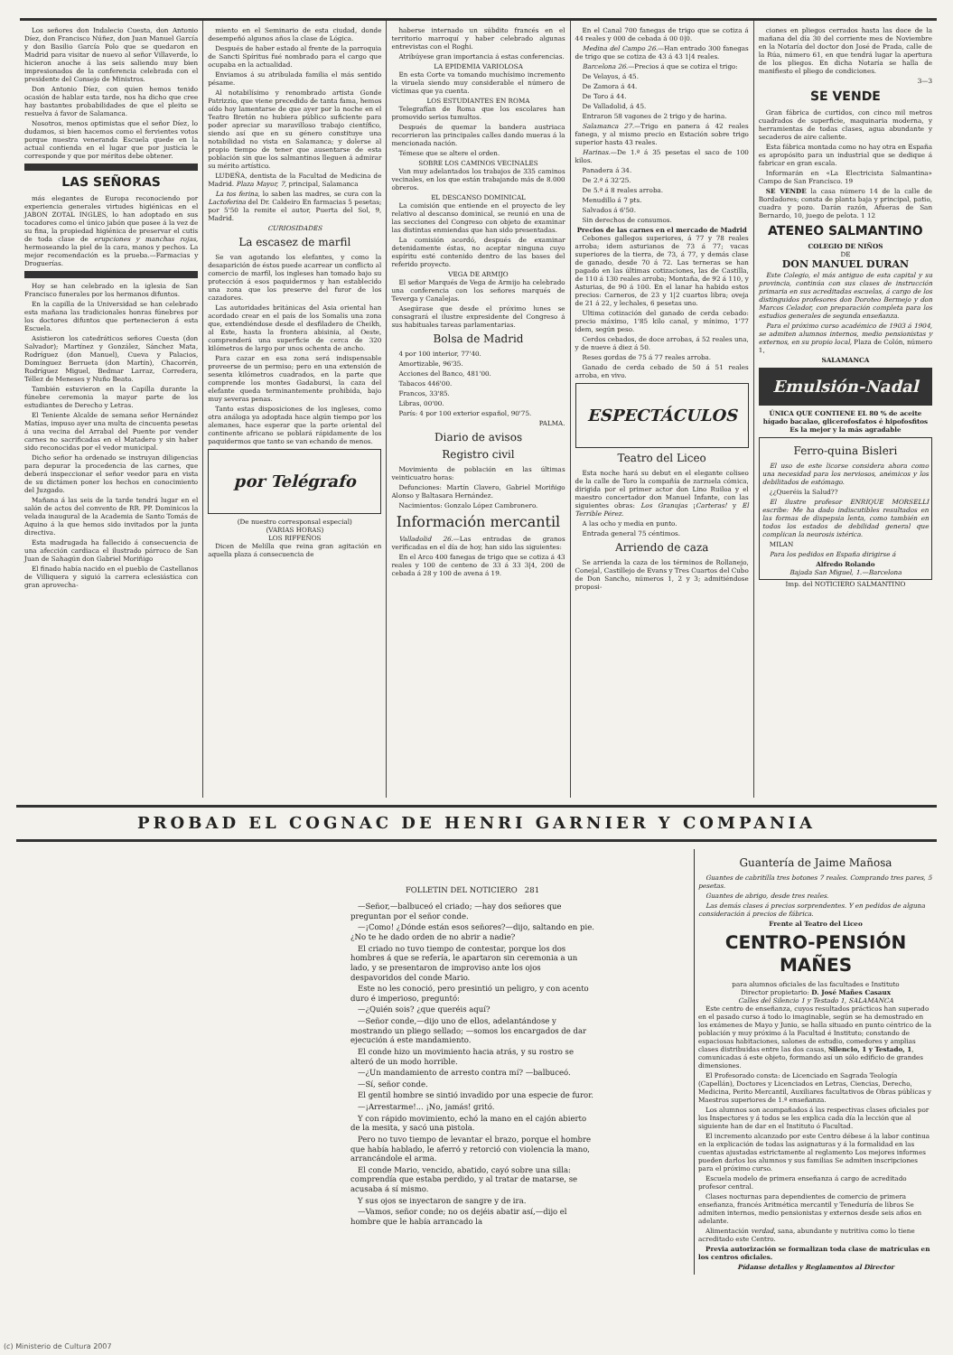Los señores don Indalecio Cuesta, don Antonio Díez, don Francisco Núñez, don Juan Manuel García y don Basilio García Polo que se quedaron en Madrid para visitar de nuevo al señor Villaverde, lo hicieron anoche á las seis saliendo muy bien impresionados de la conferencia celebrada con el presidente del Consejo de Ministros.
Don Antonio Díez, con quien hemos tenido ocasión de hablar esta tarde, nos ha dicho que cree hay bastantes probabilidades de que el pleito se resuelva á favor de Salamanca.
Nosotros, menos optimistas que el señor Díez, lo dudamos, si bien hacemos como el fervientes votos porque nuestra veneranda Escuela quede en la actual contienda en el lugar que por justicia le corresponde y que por méritos debe obtener.
LAS SEÑORAS
más elegantes de Europa reconociendo por experiencia generales virtudes higiénicas en el JABON ZOTAL INGLES, lo han adoptado en sus tocadores como el único jabón que posee á la vez de su fina, la propiedad higiénica de preservar el cutis de toda clase de erupciones y manchas rojas, hermoseando la piel de la cara, manos y pechos. La mejor recomendación es la prueba.—Farmacias y Droguerías.
Hoy se han celebrado en la iglesia de San Francisco funerales por los hermanos difuntos.
En la capilla de la Universidad se han celebrado esta mañana las tradicionales honras fúnebres por los doctores difuntos que pertenecieron á esta Escuela.
Asistieron los catedráticos señores Cuesta (don Salvador); Martínez y González, Sánchez Mata, Rodríguez (don Manuel), Cueva y Palacios, Domínguez Berrueta (don Martín), Chacorrén, Rodríguez Miguel, Bedmar Larraz, Corredera, Téllez de Meneses y Nuño Beato.
También estuvieron en la Capilla durante la fúnebre ceremonia la mayor parte de los estudiantes de Derecho y Letras.
El Teniente Alcalde de semana señor Hernández Matías, impuso ayer una multa de cincuenta pesetas á una vecina del Arrabal del Puente por vender carnes no sacrificadas en el Matadero y sin haber sido reconocidas por el vedor municipal.
Dicho señor ha ordenado se instruyan diligencias para depurar la procedencia de las carnes, que deberá inspeccionar el señor veedor para en vista de su dictámen poner los hechos en conocimiento del Juzgado.
Mañana á las seis de la tarde tendrá lugar en el salón de actos del convento de RR. PP. Dominicos la velada inaugural de la Academia de Santo Tomás de Aquino á la que hemos sido invitados por la junta directiva.
Esta madrugada ha fallecido á consecuencia de una afección cardiaca el ilustrado párroco de San Juan de Sahagún don Gabriel Moriñigo
El finado había nacido en el pueblo de Castellanos de Villiquera y siguió la carrera eclesiástica con gran aprovecha-
miento en el Seminario de esta ciudad, donde desempeñó algunos años la clase de Lógica.
Después de haber estado al frente de la parroquia de Sancti Spíritus fué nombrado para el cargo que ocupaba en la actualidad.
Enviamos á su atribulada familia el más sentido pésame.
Al notabilísimo y renombrado artista Gonde Patrizzio, que viene precedido de tanta fama, hemos oído hoy lamentarse de que ayer por la noche en el Teatro Bretón no hubiera público suficiente para poder apreciar su maravilloso trabajo científico, siendo así que en su género constituye una notabilidad no vista en Salamanca; y dolerse al propio tiempo de tener que ausentarse de esta población sin que los salmantinos lleguen á admirar su mérito artístico.
LUDEÑA, dentista de la Facultad de Medicina de Madrid. Plaza Mayor, 7, principal, Salamanca
La tos ferina, lo saben las madres, se cura con la Lactoferina del Dr. Caldeiro En farmacias 5 pesetas; por 5'50 la remite el autor, Puerta del Sol, 9, Madrid.
CURIOSIDADES
La escasez de marfil
Se van agotando los elefantes, y como la desaparición de éstos puede acarrear un conflicto al comercio de marfil, los ingleses han tomado bajo su protección á esos paquidermos y han establecido una zona que los preserve del furor de los cazadores.
Las autoridades británicas del Asia oriental han acordado crear en el país de los Somalis una zona que, extendiéndose desde el desfiladero de Cheikh, al Este, hasta la frontera abisinia, al Oeste, comprenderá una superficie de cerca de 320 kilómetros de largo por unos ochenta de ancho.
Para cazar en esa zona será indispensable proveerse de un permiso; pero en una extensión de sesenta kilómetros cuadrados, en la parte que comprende los montes Gadabursi, la caza del elefante queda terminantemente prohibida, bajo muy severas penas.
Tanto estas disposiciones de los ingleses, como otra análoga ya adoptada hace algún tiempo por los alemanes, hace esperar que la parte oriental del continente africano se poblará rápidamente de los paquidermos que tanto se van echando de menos.
por Telégrafo
(De nuestro corresponsal especial)
(VARIAS HORAS)
LOS RIFFEÑOS
Dicen de Melilla que reina gran agitación en aquella plaza á consecuencia de
haberse internado un súbdito francés en el territorio marroquí y haber celebrado algunas entrevistas con el Roghi.
Atribúyese gran importancia á estas conferencias.
LA EPIDEMIA VARIOLOSA
En esta Corte va tomando muchísimo incremento la viruela siendo muy considerable el número de víctimas que ya cuenta.
LOS ESTUDIANTES EN ROMA
Telegrafían de Roma que los escolares han promovido serios tumultos.
Después de quemar la bandera austriaca recorrieron las principales calles dando mueras á la mencionada nación.
Témese que se altere el orden.
SOBRE LOS CAMINOS VECINALES
Van muy adelantados los trabajos de 335 caminos vecinales, en los que están trabajando más de 8.000 obreros.
EL DESCANSO DOMINICAL
La comisión que entiende en el proyecto de ley relativo al descanso dominical, se reunió en una de las secciones del Congreso con objeto de examinar las distintas enmiendas que han sido presentadas.
La comisión acordó, después de examinar detenidamente éstas, no aceptar ninguna cuyo espíritu esté contenido dentro de las bases del referido proyecto.
VEGA DE ARMIJO
El señor Marqués de Vega de Armijo ha celebrado una conferencia con los señores marqués de Teverga y Canalejas.
Asegúrase que desde el próximo lunes se consagrará el ilustre expresidente del Congreso á sus habituales tareas parlamentarias.
Bolsa de Madrid
4 por 100 interior, 77'40.
Amortizable, 96'35.
Acciones del Banco, 481'00.
Tabacos 446'00.
Francos, 33'85.
Libras, 00'00.
París: 4 por 100 exterior español, 90'75.
PALMA.
Diario de avisos
Registro civil
Movimiento de población en las últimas veinticuatro horas:
Defunciones: Martín Clavero, Gabriel Moriñigo Alonso y Baltasara Hernández.
Nacimientos: Gonzalo López Cambronero.
Información mercantil
Valladolid 26.—Las entradas de granos verificadas en el día de hoy, han sido las siguientes:
En el Arco 400 fanegas de trigo que se cotiza á 43 reales y 100 de centeno de 33 á 33 3|4, 200 de cebada á 28 y 100 de avena á 19.
En el Canal 700 fanegas de trigo que se cotiza á 44 reales y 000 de cebada á 00 0|0.
Medina del Campo 26.—Han entrado 300 fanegas de trigo que se cotiza de 43 á 43 1|4 reales.
Barcelona 26.—Precios á que se cotiza el trigo:
De Velayos, á 45.
De Zamora á 44.
De Toro á 44.
De Valladolid, á 45.
Entraron 58 vagones de 2 trigo y de harina.
Salamanca 27.—Trigo en panera á 42 reales fanega, y al mismo precio en Estación sobre trigo superior hasta 43 reales.
Harinas.—De 1.ª á 35 pesetas el saco de 100 kilos.
Panadera á 34.
De 2.ª á 32'25.
De 5.ª á 8 reales arroba.
Menudillo á 7 pts.
Salvados á 6'50.
Sin derechos de consumos.
Precios de las carnes en el mercado de Madrid
Cebones gallegos superiores, á 77 y 78 reales arroba; idem asturianos de 73 á 77; vacas superiores de la tierra, de 73, á 77, y demás clase de ganado, desde 70 á 72. Las terneras se han pagado en las últimas cotizaciones, las de Castilla, de 110 á 130 reales arroba; Montaña, de 92 á 110, y Asturias, de 90 á 100. En el lanar ha habido estos precios: Carneros, de 23 y 1|2 cuartos libra; oveja de 21 á 22, y lechales, 6 pesetas uno.
Ultima cotización del ganado de cerda cebado: precio máximo, 1'85 kilo canal, y mínimo, 1'77 idem, según peso.
Cerdos cebados, de doce arrobas, á 52 reales una, y de nueve á diez á 50.
Reses gordas de 75 á 77 reales arroba.
Ganado de cerda cebado de 50 á 51 reales arroba, en vivo.
ESPECTÁCULOS
Teatro del Liceo
Esta noche hará su debut en el elegante coliseo de la calle de Toro la compañía de zarzuela cómica, dirigida por el primer actor don Lino Ruiloa y el maestro concertador don Manuel Infante, con las siguientes obras: Los Granujas ¡Carteras! y El Terrible Pérez.
A las ocho y media en punto.
Entrada general 75 céntimos.
Arriendo de caza
Se arrienda la caza de los términos de Rollanejo, Conejal, Castillejo de Evans y Tres Cuartos del Cubo de Don Sancho, números 1, 2 y 3; admitiéndose proposi-
ciones en pliegos cerrados hasta las doce de la mañana del día 30 del corriente mes de Noviembre en la Notaría del doctor don José de Prada, calle de la Rúa, número 61, en que tendrá lugar la apertura de los pliegos. En dicha Notaría se halla de manifiesto el pliego de condiciones.
3—3
SE VENDE
Gran fábrica de curtidos, con cinco mil metros cuadrados de superficie, maquinaria moderna, y herramientas de todas clases, agua abundante y secaderos de aire caliente.
Esta fábrica montada como no hay otra en España es apropósito para un industrial que se dedique á fabricar en gran escala.
Informarán en «La Electricista Salmantina» Campo de San Francisco. 19
SE VENDE la casa número 14 de la calle de Bordadores; consta de planta baja y principal, patio, cuadra y pozo. Darán razón, Afueras de San Bernardo, 10, juego de pelota. 1 12
ATENEO SALMANTINO
COLEGIO DE NIÑOS
DE
DON MANUEL DURAN
Este Colegio, el más antiguo de esta capital y su provincia, continúa con sus clases de instrucción primaria en sus acreditadas escuelas, á cargo de los distinguidos profesores don Doroteo Bermejo y don Marcos Celador, con preparación completa para los estudios generales de segunda enseñanza.
Para el próximo curso académico de 1903 á 1904, se admiten alumnos internos, medio pensionistas y externos, en su propio local, Plaza de Colón, número 1,
SALAMANCA
Emulsión-Nadal
ÚNICA QUE CONTIENE EL 80 % de aceite hígado bacalao, glicerofosfatos é hipofosfitos
Es la mejor y la más agradable
Ferro-quina Bisleri
El uso de este licorse considera ahora como una necesidad para los nerviosos, anémicos y los debilitados de estómago.
¿¿Queréis la Salud??
El ilustre profesor ENRIQUE MORSELLI escribe: Me ha dado indiscutibles resultados en las formas de dispepsia lenta, como también en todos los estados de debilidad general que complican la neurosis istérica.
MILAN
Para los pedidos en España dirigirse á
Alfredo Rolando
Bajada San Miguel, 1.—Barcelona
Imp. del NOTICIERO SALMANTINO
PROBAD EL COGNAC DE HENRI GARNIER Y COMPANIA
FOLLETIN DEL NOTICIERO 281
—Señor,—balbuceó el criado; —hay dos señores que preguntan por el señor conde.
—¡Como! ¿Dónde están esos señores?—dijo, saltando en pie. ¿No te he dado orden de no abrir a nadie?
El criado no tuvo tiempo de contestar, porque los dos hombres á que se refería, le apartaron sin ceremonia a un lado, y se presentaron de improviso ante los ojos despavoridos del conde Mario.
Este no les conoció, pero presintió un peligro, y con acento duro é imperioso, preguntó:
—¿Quién sois? ¿que queréis aquí?
—Señor conde,—dijo uno de ellos, adelantándose y mostrando un pliego sellado; —somos los encargados de dar ejecución á este mandamiento.
El conde hizo un movimiento hacia atrás, y su rostro se alteró de un modo horrible.
—¿Un mandamiento de arresto contra mí? —balbuceó.
—Sí, señor conde.
El gentil hombre se sintió invadido por una especie de furor.
—¡Arrestarme!... ¡No, jamás! gritó.
Y con rápido movimiento, echó la mano en el cajón abierto de la mesita, y sacó una pistola.
Pero no tuvo tiempo de levantar el brazo, porque el hombre que había hablado, le aferró y retorció con violencia la mano, arrancándole el arma.
El conde Mario, vencido, abatido, cayó sobre una silla: comprendía que estaba perdido, y al tratar de matarse, se acusaba á sí mismo.
Y sus ojos se inyectaron de sangre y de ira.
—Vamos, señor conde; no os dejéis abatir así,—dijo el hombre que le había arrancado la
Guantería de Jaime Mañosa
Guantes de cabritilla tres botones 7 reales. Comprando tres pares, 5 pesetas.
Guantes de abrigo, desde tres reales.
Las demás clases á precios sorprendentes. Y en pedidos de alguna consideración á precios de fábrica.
Frente al Teatro del Liceo
CENTRO-PENSIÓN MAÑES
para alumnos oficiales de las facultades e Instituto
Director propietario: D. José Mañes Casaux
Calles del Silencio 1 y Testado 1, SALAMANCA
Este centro de enseñanza, cuyos resultados prácticos han superado en el pasado curso á todo lo imaginable, según se ha demostrado en los exámenes de Mayo y Junio, se halla situado en punto céntrico de la población y muy próximo á la Facultad é Instituto; constando de espaciosas habitaciones, salones de estudio, comedores y amplias clases distribuidas entre las dos casas, Silencio, 1 y Testado, 1, comunicadas á este objeto, formando así un sólo edificio de grandes dimensiones.
El Profesorado consta: de Licenciado en Sagrada Teología (Capellán), Doctores y Licenciados en Letras, Ciencias, Derecho, Medicina, Perito Mercantil, Auxiliares facultativos de Obras públicas y Maestros superiores de 1.ª enseñanza.
Los alumnos son acompañados á las respectivas clases oficiales por los Inspectores y á todos se les explica cada día la lección que al siguiente han de dar en el Instituto ó Facultad.
El incremento alcanzado por este Centro débese á la labor continua en la explicación de todas las asignaturas y á la formalidad en las cuentas ajustadas estrictamente al reglamento Los mejores informes pueden darlos los alumnos y sus familias Se admiten inscripciones para el próximo curso.
Escuela modelo de primera enseñanza á cargo de acreditado profesor central.
Clases nocturnas para dependientes de comercio de primera enseñanza, francés Aritmética mercantil y Teneduría de libros Se admiten internos, medio pensionistas y externos desde seis años en adelante.
Alimentación verdad, sana, abundante y nutritiva como lo tiene acreditado este Centro.
Previa autorización se formalizan toda clase de matrículas en los centros oficiales.
Pídanse detalles y Reglamentos al Director
(c) Ministerio de Cultura 2007